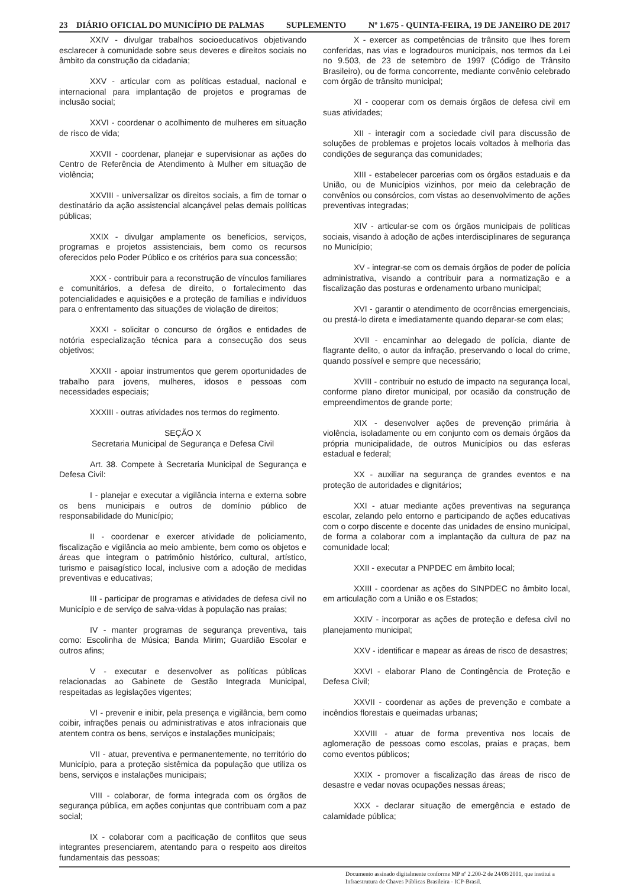23 DIÁRIO OFICIAL DO MUNICÍPIO DE PALMAS SUPLEMENTO Nº 1.675 - QUINTA-FEIRA, 19 DE JANEIRO DE 2017
XXIV - divulgar trabalhos socioeducativos objetivando esclarecer à comunidade sobre seus deveres e direitos sociais no âmbito da construção da cidadania;
XXV - articular com as políticas estadual, nacional e internacional para implantação de projetos e programas de inclusão social;
XXVI - coordenar o acolhimento de mulheres em situação de risco de vida;
XXVII - coordenar, planejar e supervisionar as ações do Centro de Referência de Atendimento à Mulher em situação de violência;
XXVIII - universalizar os direitos sociais, a fim de tornar o destinatário da ação assistencial alcançável pelas demais políticas públicas;
XXIX - divulgar amplamente os benefícios, serviços, programas e projetos assistenciais, bem como os recursos oferecidos pelo Poder Público e os critérios para sua concessão;
XXX - contribuir para a reconstrução de vínculos familiares e comunitários, a defesa de direito, o fortalecimento das potencialidades e aquisições e a proteção de famílias e indivíduos para o enfrentamento das situações de violação de direitos;
XXXI - solicitar o concurso de órgãos e entidades de notória especialização técnica para a consecução dos seus objetivos;
XXXII - apoiar instrumentos que gerem oportunidades de trabalho para jovens, mulheres, idosos e pessoas com necessidades especiais;
XXXIII - outras atividades nos termos do regimento.
SEÇÃO X
Secretaria Municipal de Segurança e Defesa Civil
Art. 38. Compete à Secretaria Municipal de Segurança e Defesa Civil:
I - planejar e executar a vigilância interna e externa sobre os bens municipais e outros de domínio público de responsabilidade do Município;
II - coordenar e exercer atividade de policiamento, fiscalização e vigilância ao meio ambiente, bem como os objetos e áreas que integram o patrimônio histórico, cultural, artístico, turismo e paisagístico local, inclusive com a adoção de medidas preventivas e educativas;
III - participar de programas e atividades de defesa civil no Município e de serviço de salva-vidas à população nas praias;
IV - manter programas de segurança preventiva, tais como: Escolinha de Música; Banda Mirim; Guardião Escolar e outros afins;
V - executar e desenvolver as políticas públicas relacionadas ao Gabinete de Gestão Integrada Municipal, respeitadas as legislações vigentes;
VI - prevenir e inibir, pela presença e vigilância, bem como coibir, infrações penais ou administrativas e atos infracionais que atentem contra os bens, serviços e instalações municipais;
VII - atuar, preventiva e permanentemente, no território do Município, para a proteção sistêmica da população que utiliza os bens, serviços e instalações municipais;
VIII - colaborar, de forma integrada com os órgãos de segurança pública, em ações conjuntas que contribuam com a paz social;
IX - colaborar com a pacificação de conflitos que seus integrantes presenciarem, atentando para o respeito aos direitos fundamentais das pessoas;
X - exercer as competências de trânsito que lhes forem conferidas, nas vias e logradouros municipais, nos termos da Lei no 9.503, de 23 de setembro de 1997 (Código de Trânsito Brasileiro), ou de forma concorrente, mediante convênio celebrado com órgão de trânsito municipal;
XI - cooperar com os demais órgãos de defesa civil em suas atividades;
XII - interagir com a sociedade civil para discussão de soluções de problemas e projetos locais voltados à melhoria das condições de segurança das comunidades;
XIII - estabelecer parcerias com os órgãos estaduais e da União, ou de Municípios vizinhos, por meio da celebração de convênios ou consórcios, com vistas ao desenvolvimento de ações preventivas integradas;
XIV - articular-se com os órgãos municipais de políticas sociais, visando à adoção de ações interdisciplinares de segurança no Município;
XV - integrar-se com os demais órgãos de poder de polícia administrativa, visando a contribuir para a normatização e a fiscalização das posturas e ordenamento urbano municipal;
XVI - garantir o atendimento de ocorrências emergenciais, ou prestá-lo direta e imediatamente quando deparar-se com elas;
XVII - encaminhar ao delegado de polícia, diante de flagrante delito, o autor da infração, preservando o local do crime, quando possível e sempre que necessário;
XVIII - contribuir no estudo de impacto na segurança local, conforme plano diretor municipal, por ocasião da construção de empreendimentos de grande porte;
XIX - desenvolver ações de prevenção primária à violência, isoladamente ou em conjunto com os demais órgãos da própria municipalidade, de outros Municípios ou das esferas estadual e federal;
XX - auxiliar na segurança de grandes eventos e na proteção de autoridades e dignitários;
XXI - atuar mediante ações preventivas na segurança escolar, zelando pelo entorno e participando de ações educativas com o corpo discente e docente das unidades de ensino municipal, de forma a colaborar com a implantação da cultura de paz na comunidade local;
XXII - executar a PNPDEC em âmbito local;
XXIII - coordenar as ações do SINPDEC no âmbito local, em articulação com a União e os Estados;
XXIV - incorporar as ações de proteção e defesa civil no planejamento municipal;
XXV - identificar e mapear as áreas de risco de desastres;
XXVI - elaborar Plano de Contingência de Proteção e Defesa Civil;
XXVII - coordenar as ações de prevenção e combate a incêndios florestais e queimadas urbanas;
XXVIII - atuar de forma preventiva nos locais de aglomeração de pessoas como escolas, praias e praças, bem como eventos públicos;
XXIX - promover a fiscalização das áreas de risco de desastre e vedar novas ocupações nessas áreas;
XXX - declarar situação de emergência e estado de calamidade pública;
Documento assinado digitalmente conforme MP nº 2.200-2 de 24/08/2001, que institui a Infraestrutura de Chaves Públicas Brasileira - ICP-Brasil.